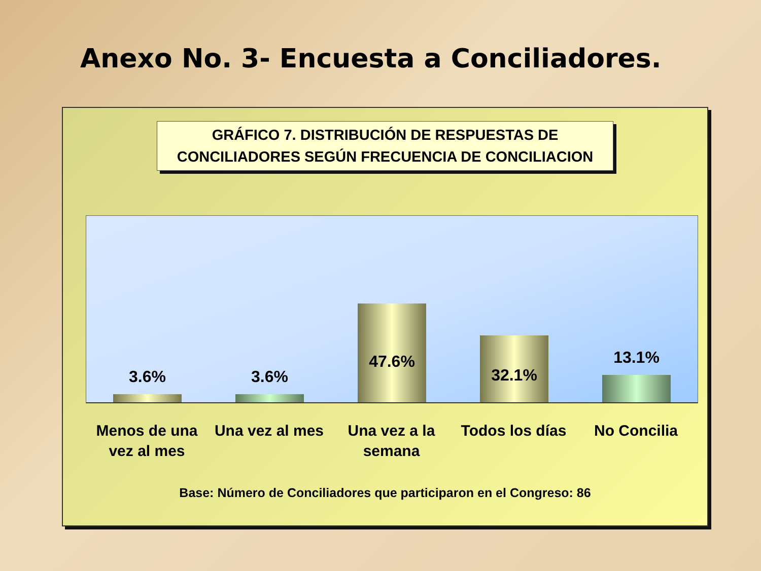Anexo No. 3- Encuesta a Conciliadores.
GRÁFICO 7. DISTRIBUCIÓN DE RESPUESTAS DE
CONCILIADORES SEGÚN FRECUENCIA DE CONCILIACION
3.6%
3.6%
47.6%
32.1%
13.1%
Menos de una
vez al mes
Una vez al mes Una vez a la
semana
Todos los días No Concilia
Base: Número de Conciliadores que participaron en el Congreso: 86